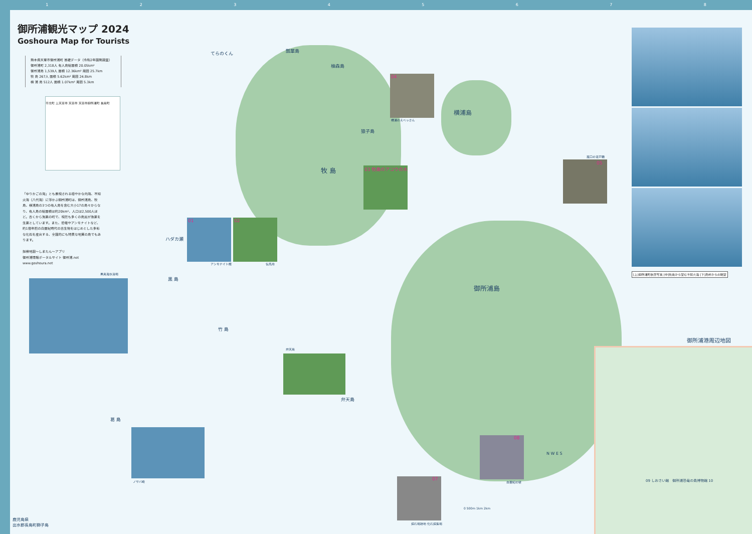12345678
御所浦観光マップ 2024
Goshoura Map for Tourists
熊本県天草市御所浦町 基礎データ（令和2年国勢調査）
御所浦町 2,318人 有人島総面積 20.05km²
御所浦島 1,539人 面積 12.36km² 周囲 25.7km
牧 島 267人 面積 5.62km² 周囲 24.8km
横 浦 島 512人 面積 1.07km² 周囲 5.3km
苓北町 上天草市 天草市 天草市御所浦町 長島町
「ゆりかごの海」とも表現される穏やかな内海、不知火海（八代海）に浮かぶ御所浦町は、御所浦島、牧島、横浦島の3つの有人島を含む大小17の島々からなり、有人島の総面積は約20km²、人口は2,500人ほど。古くから漁業の町で、現在も多くの島民が漁業を生業としています。また、恐竜やアンモナイトなど、約1億年前の白亜紀時代の古生物をはじめとした多彩な化石を産出する、全国的にも特異な地質の島でもあります。
採検地図〜しまたん〜アプリ
御所浦情報ポータルサイト 御所浦.net www.goshoura.net
牧 島
横浦島
御所浦島
てらのくん 瓢箪島
柚森島
猿子島
ハダカ瀬
黒 島
竹 島
弁天島
葛 島
黒島海水浴場
01
アンモナイト館
02
伝馬舟
03 牧島のアコウの木
04
横浦のえべっさん
05
嵐口の背戸輪
弁天島
ノサバ崎 07
採石場跡地 化石採集場
08
白亜紀の壁
N W E S
0 500m 1km 2km
鹿児島県
出水郡長島町獅子島
[上]御所浦町航空写真 [中]牧島から望む不知火海 [下]烏峠からの眺望
御所浦港周辺地図
09 しおさい館　御所浦恐竜の島博物館 10